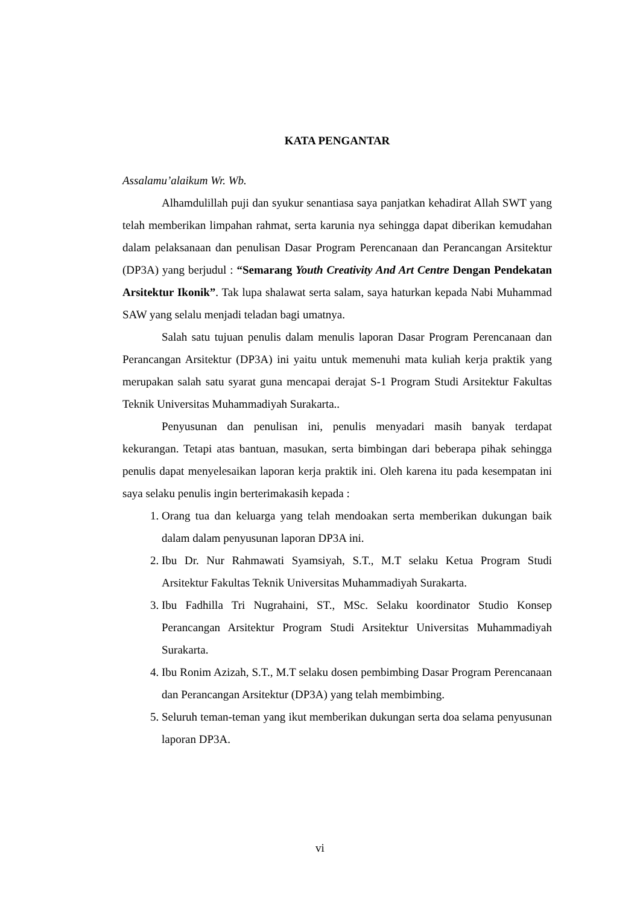KATA PENGANTAR
Assalamu’alaikum Wr. Wb.
Alhamdulillah puji dan syukur senantiasa saya panjatkan kehadirat Allah SWT yang telah memberikan limpahan rahmat, serta karunia nya sehingga dapat diberikan kemudahan dalam pelaksanaan dan penulisan Dasar Program Perencanaan dan Perancangan Arsitektur (DP3A) yang berjudul : “Semarang Youth Creativity And Art Centre Dengan Pendekatan Arsitektur Ikonik”. Tak lupa shalawat serta salam, saya haturkan kepada Nabi Muhammad SAW yang selalu menjadi teladan bagi umatnya.
Salah satu tujuan penulis dalam menulis laporan Dasar Program Perencanaan dan Perancangan Arsitektur (DP3A) ini yaitu untuk memenuhi mata kuliah kerja praktik yang merupakan salah satu syarat guna mencapai derajat S-1 Program Studi Arsitektur Fakultas Teknik Universitas Muhammadiyah Surakarta..
Penyusunan dan penulisan ini, penulis menyadari masih banyak terdapat kekurangan. Tetapi atas bantuan, masukan, serta bimbingan dari beberapa pihak sehingga penulis dapat menyelesaikan laporan kerja praktik ini. Oleh karena itu pada kesempatan ini saya selaku penulis ingin berterimakasih kepada :
1. Orang tua dan keluarga yang telah mendoakan serta memberikan dukungan baik dalam dalam penyusunan laporan DP3A ini.
2. Ibu Dr. Nur Rahmawati Syamsiyah, S.T., M.T selaku Ketua Program Studi Arsitektur Fakultas Teknik Universitas Muhammadiyah Surakarta.
3. Ibu Fadhilla Tri Nugrahaini, ST., MSc. Selaku koordinator Studio Konsep Perancangan Arsitektur Program Studi Arsitektur Universitas Muhammadiyah Surakarta.
4. Ibu Ronim Azizah, S.T., M.T selaku dosen pembimbing Dasar Program Perencanaan dan Perancangan Arsitektur (DP3A) yang telah membimbing.
5. Seluruh teman-teman yang ikut memberikan dukungan serta doa selama penyusunan laporan DP3A.
vi